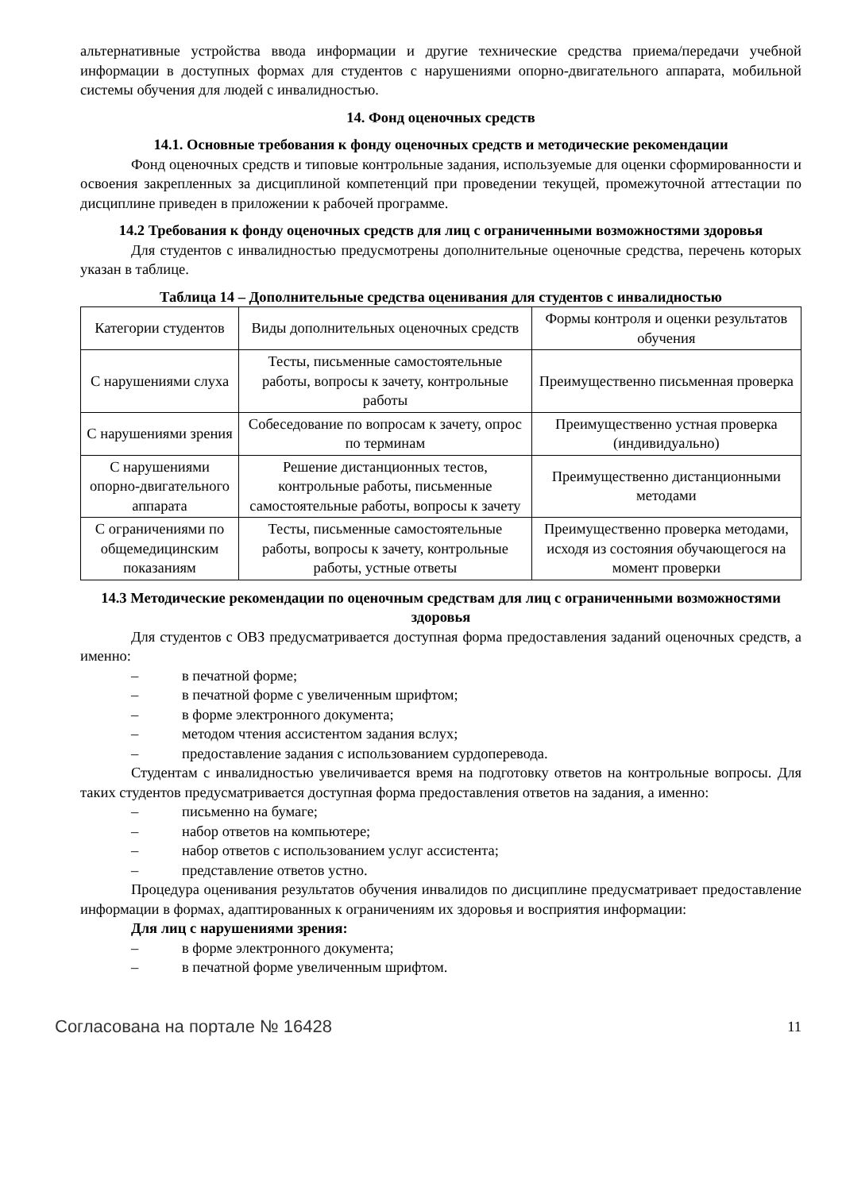альтернативные устройства ввода информации и другие технические средства приема/передачи учебной информации в доступных формах для студентов с нарушениями опорно-двигательного аппарата, мобильной системы обучения для людей с инвалидностью.
14. Фонд оценочных средств
14.1. Основные требования к фонду оценочных средств и методические рекомендации
Фонд оценочных средств и типовые контрольные задания, используемые для оценки сформированности и освоения закрепленных за дисциплиной компетенций при проведении текущей, промежуточной аттестации по дисциплине приведен в приложении к рабочей программе.
14.2 Требования к фонду оценочных средств для лиц с ограниченными возможностями здоровья
Для студентов с инвалидностью предусмотрены дополнительные оценочные средства, перечень которых указан в таблице.
Таблица 14 – Дополнительные средства оценивания для студентов с инвалидностью
| Категории студентов | Виды дополнительных оценочных средств | Формы контроля и оценки результатов обучения |
| С нарушениями слуха | Тесты, письменные самостоятельные работы, вопросы к зачету, контрольные работы | Преимущественно письменная проверка |
| С нарушениями зрения | Собеседование по вопросам к зачету, опрос по терминам | Преимущественно устная проверка (индивидуально) |
| С нарушениями опорно-двигательного аппарата | Решение дистанционных тестов, контрольные работы, письменные самостоятельные работы, вопросы к зачету | Преимущественно дистанционными методами |
| С ограничениями по общемедицинским показаниям | Тесты, письменные самостоятельные работы, вопросы к зачету, контрольные работы, устные ответы | Преимущественно проверка методами, исходя из состояния обучающегося на момент проверки |
14.3 Методические рекомендации по оценочным средствам для лиц с ограниченными возможностями здоровья
Для студентов с ОВЗ предусматривается доступная форма предоставления заданий оценочных средств, а именно:
– в печатной форме;
– в печатной форме с увеличенным шрифтом;
– в форме электронного документа;
– методом чтения ассистентом задания вслух;
– предоставление задания с использованием сурдоперевода.
Студентам с инвалидностью увеличивается время на подготовку ответов на контрольные вопросы. Для таких студентов предусматривается доступная форма предоставления ответов на задания, а именно:
– письменно на бумаге;
– набор ответов на компьютере;
– набор ответов с использованием услуг ассистента;
– представление ответов устно.
Процедура оценивания результатов обучения инвалидов по дисциплине предусматривает предоставление информации в формах, адаптированных к ограничениям их здоровья и восприятия информации:
Для лиц с нарушениями зрения:
– в форме электронного документа;
– в печатной форме увеличенным шрифтом.
Согласована на портале № 16428 11